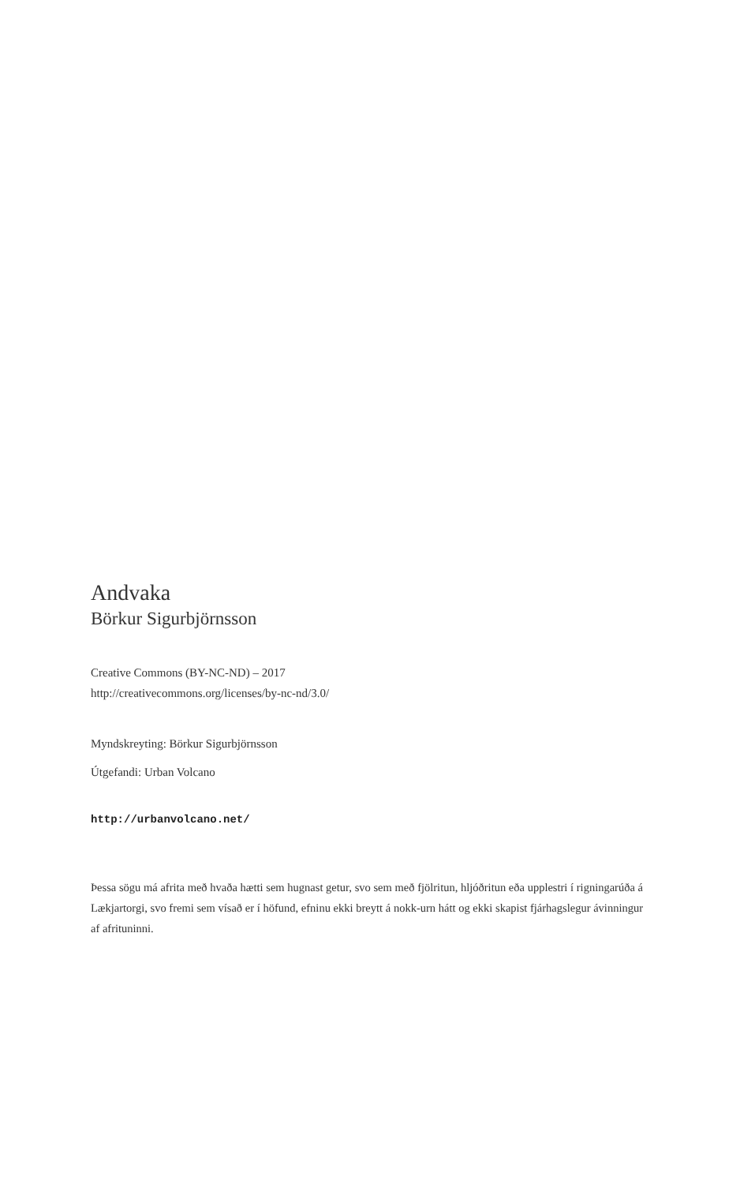Andvaka
Börkur Sigurbjörnsson
Creative Commons (BY-NC-ND) – 2017
http://creativecommons.org/licenses/by-nc-nd/3.0/
Myndskreyting: Börkur Sigurbjörnsson
Útgefandi: Urban Volcano
http://urbanvolcano.net/
Þessa sögu má afrita með hvaða hætti sem hugnast getur, svo sem með fjölritun, hljóðritun eða upplestri í rigningarúða á Lækjartorgi, svo fremi sem vísað er í höfund, efninu ekki breytt á nokk-urn hátt og ekki skapist fjárhagslegur ávinningur af afrituninni.